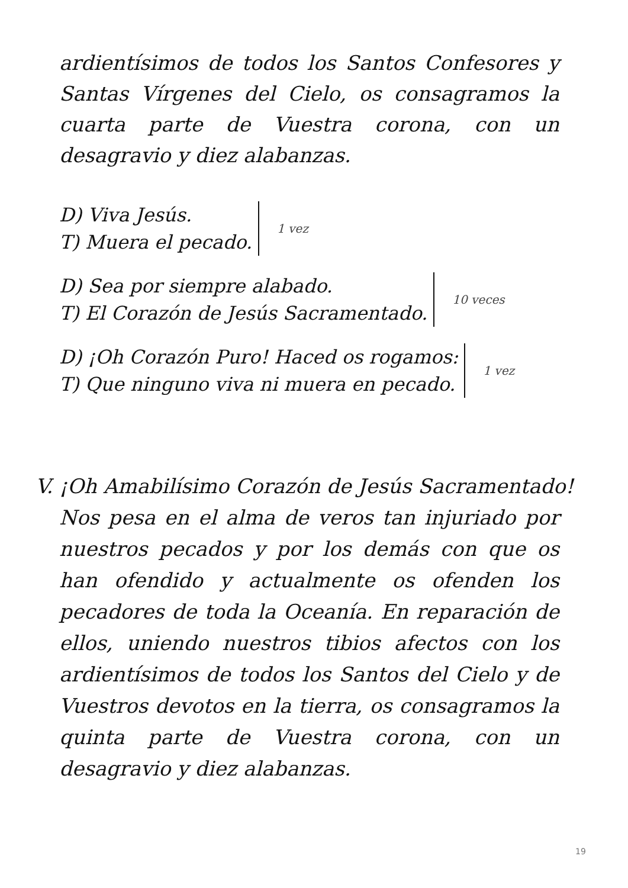ardientísimos de todos los Santos Confesores y Santas Vírgenes del Cielo, os consagramos la cuarta parte de Vuestra corona, con un desagravio y diez alabanzas.
D) Viva Jesús.
T) Muera el pecado. 1 vez
D) Sea por siempre alabado.
T) El Corazón de Jesús Sacramentado. 10 veces
D) ¡Oh Corazón Puro! Haced os rogamos:
T) Que ninguno viva ni muera en pecado. 1 vez
V. ¡Oh Amabilísimo Corazón de Jesús Sacramentado!
Nos pesa en el alma de veros tan injuriado por nuestros pecados y por los demás con que os han ofendido y actualmente os ofenden los pecadores de toda la Oceanía. En reparación de ellos, uniendo nuestros tibios afectos con los ardientísimos de todos los Santos del Cielo y de Vuestros devotos en la tierra, os consagramos la quinta parte de Vuestra corona, con un desagravio y diez alabanzas.
19